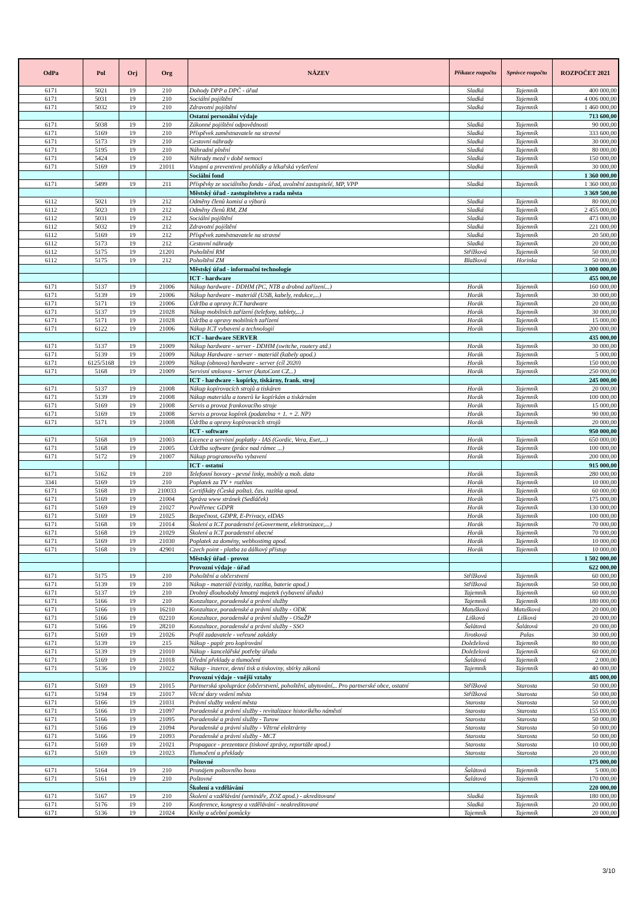| OdPa | Pol | Orj | Org | NÁZEV | Příkazce rozpočtu | Správce rozpočtu | ROZPOČET 2021 |
| --- | --- | --- | --- | --- | --- | --- | --- |
| 6171 | 5021 | 19 | 210 | Dohody DPP a DPČ - úřad | Sladká | Tajemník | 400 000,00 |
| 6171 | 5031 | 19 | 210 | Sociální pojištění | Sladká | Tajemník | 4 006 000,00 |
| 6171 | 5032 | 19 | 210 | Zdravotní pojištění | Sladká | Tajemník | 1 460 000,00 |
| | | | | Ostatní personální výdaje | | | 713 600,00 |
| 6171 | 5038 | 19 | 210 | Zákonné pojištění odpovědnosti | Sladká | Tajemník | 90 000,00 |
| 6171 | 5169 | 19 | 210 | Příspěvek zaměstnavatele na stravné | Sladká | Tajemník | 333 600,00 |
| 6171 | 5173 | 19 | 210 | Cestovní náhrady | Sladká | Tajemník | 30 000,00 |
| 6171 | 5195 | 19 | 210 | Náhradní plnění | Sladká | Tajemník | 80 000,00 |
| 6171 | 5424 | 19 | 210 | Náhrady mezd v době nemoci | Sladká | Tajemník | 150 000,00 |
| 6171 | 5169 | 19 | 21011 | Vstupní a preventivní prohlídky a lékařská vyšetření | Sladká | Tajemník | 30 000,00 |
| | | | | Sociální fond | | | 1 360 000,00 |
| 6171 | 5499 | 19 | 211 | Příspěvky ze sociálního fondu - úřad, uvolnění zastupitelé, MP, VPP | Sladká | Tajemník | 1 360 000,00 |
| | | | | Městský úřad - zastupitelstvo a rada města | | | 3 369 500,00 |
| 6112 | 5021 | 19 | 212 | Odměny členů komisí a výborů | Sladká | Tajemník | 80 000,00 |
| 6112 | 5023 | 19 | 212 | Odměny členů RM, ZM | Sladká | Tajemník | 2 455 000,00 |
| 6112 | 5031 | 19 | 212 | Sociální pojištění | Sladká | Tajemník | 473 000,00 |
| 6112 | 5032 | 19 | 212 | Zdravotní pojištění | Sladká | Tajemník | 221 000,00 |
| 6112 | 5169 | 19 | 212 | Příspěvek zaměstnavatele na stravné | Sladká | Tajemník | 20 500,00 |
| 6112 | 5173 | 19 | 212 | Cestovní náhrady | Sladká | Tajemník | 20 000,00 |
| 6112 | 5175 | 19 | 21201 | Pohoštění RM | Střížková | Tajemník | 50 000,00 |
| 6112 | 5175 | 19 | 212 | Pohoštění ZM | Blažková | Horinka | 50 000,00 |
| | | | | Městský úřad - informační technologie | | | 3 000 000,00 |
| | | | | ICT - hardware | | | 455 000,00 |
| 6171 | 5137 | 19 | 21006 | Nákup hardware - DDHM (PC, NTB a drobná zařízení...) | Horák | Tajemník | 160 000,00 |
| 6171 | 5139 | 19 | 21006 | Nákup hardware - materiál (USB, kabely, redukce,...) | Horák | Tajemník | 30 000,00 |
| 6171 | 5171 | 19 | 21006 | Údržba a opravy ICT hardware | Horák | Tajemník | 20 000,00 |
| 6171 | 5137 | 19 | 21028 | Nákup mobilních zařízení (telefony, tablety,...) | Horák | Tajemník | 30 000,00 |
| 6171 | 5171 | 19 | 21028 | Údržba a opravy mobilních zařízení | Horák | Tajemník | 15 000,00 |
| 6171 | 6122 | 19 | 21006 | Nákup ICT vybavení a technologií | Horák | Tajemník | 200 000,00 |
| | | | | ICT - hardware SERVER | | | 435 000,00 |
| 6171 | 5137 | 19 | 21009 | Nákup hardware - server - DDHM (switche, routery atd.) | Horák | Tajemník | 30 000,00 |
| 6171 | 5139 | 19 | 21009 | Nákup Hardware - server - materiál (kabely apod.) | Horák | Tajemník | 5 000,00 |
| 6171 | 6125/5168 | 19 | 21009 | Nákup (obnova) hardware - server (cíl 2020) | Horák | Tajemník | 150 000,00 |
| 6171 | 5168 | 19 | 21009 | Servisní smlouva - Server (AutoCont CZ...) | Horák | Tajemník | 250 000,00 |
| | | | | ICT - hardware - kopírky, tiskárny, frank. stroj | | | 245 000,00 |
| 6171 | 5137 | 19 | 21008 | Nákup kopírovacích strojů a tiskáren | Horák | Tajemník | 20 000,00 |
| 6171 | 5139 | 19 | 21008 | Nákup materiálu a tonerů ke kopírkám a tiskárnám | Horák | Tajemník | 100 000,00 |
| 6171 | 5169 | 19 | 21008 | Servis a provoz frankovacího stroje | Horák | Tajemník | 15 000,00 |
| 6171 | 5169 | 19 | 21008 | Servis a provoz kopírek (podatelna + 1. + 2. NP) | Horák | Tajemník | 90 000,00 |
| 6171 | 5171 | 19 | 21008 | Údržba a opravy kopírovacích strojů | Horák | Tajemník | 20 000,00 |
| | | | | ICT - software | | | 950 000,00 |
| 6171 | 5168 | 19 | 21003 | Licence a servisní poplatky - IAS (Gordic, Vera, Eset,...) | Horák | Tajemník | 650 000,00 |
| 6171 | 5168 | 19 | 21005 | Údržba software (práce nad rámec ...) | Horák | Tajemník | 100 000,00 |
| 6171 | 5172 | 19 | 21007 | Nákup programového vybavení | Horák | Tajemník | 200 000,00 |
| | | | | ICT - ostatní | | | 915 000,00 |
| 6171 | 5162 | 19 | 210 | Telefonní hovory - pevné linky, mobily a mob. data | Horák | Tajemník | 280 000,00 |
| 3341 | 5169 | 19 | 210 | Poplatek za TV + rozhlas | Horák | Tajemník | 10 000,00 |
| 6171 | 5168 | 19 | 210033 | Certifikáty (Česká pošta), čas. razítka apod. | Horák | Tajemník | 60 000,00 |
| 6171 | 5169 | 19 | 21004 | Správa www stránek (Sedláček) | Horák | Tajemník | 175 000,00 |
| 6171 | 5169 | 19 | 21027 | Pověřenec GDPR | Horák | Tajemník | 130 000,00 |
| 6171 | 5169 | 19 | 21025 | Bezpečnost, GDPR, E-Privacy, eIDAS | Horák | Tajemník | 100 000,00 |
| 6171 | 5168 | 19 | 21014 | Školení a ICT poradenství (eGoverment, elektronizace,...) | Horák | Tajemník | 70 000,00 |
| 6171 | 5168 | 19 | 21029 | Školení a ICT poradenství obecné | Horák | Tajemník | 70 000,00 |
| 6171 | 5169 | 19 | 21030 | Poplatek za domény, webhostimg apod. | Horák | Tajemník | 10 000,00 |
| 6171 | 5168 | 19 | 42901 | Czech point - platba za dálkový přístup | Horák | Tajemník | 10 000,00 |
| | | | | Městský úřad - provoz | | | 1 502 000,00 |
| | | | | Provozní výdaje - úřad | | | 622 000,00 |
| 6171 | 5175 | 19 | 210 | Pohoštění a občerstvení | Střížková | Tajemník | 60 000,00 |
| 6171 | 5139 | 19 | 210 | Nákup - materiál (vizitky, razítka, baterie apod.) | Střížková | Tajemník | 50 000,00 |
| 6171 | 5137 | 19 | 210 | Drobný dlouhodobý hmotný majetek (vybavení úřadu) | Tajemník | Tajemník | 60 000,00 |
| 6171 | 5166 | 19 | 210 | Konzultace, poradenské a právní služby | Tajemník | Tajemník | 180 000,00 |
| 6171 | 5166 | 19 | 16210 | Konzultace, poradenské a právní služby - ODK | Matušková | Matušková | 20 000,00 |
| 6171 | 5166 | 19 | 02210 | Konzultace, poradenské a právní služby - OSaŽP | Lišková | Lišková | 20 000,00 |
| 6171 | 5166 | 19 | 28210 | Konzultace, poradenské a právní služby - SSO | Šalátová | Šalátová | 20 000,00 |
| 6171 | 5169 | 19 | 21026 | Profil zadavatele - veřeuné zakázky | Jirotková | Palas | 30 000,00 |
| 6171 | 5139 | 19 | 215 | Nákup - papír pro kopírování | Doleželová | Tajemník | 80 000,00 |
| 6171 | 5139 | 19 | 21010 | Nákup - kancelářské potřeby úřadu | Doleželová | Tajemník | 60 000,00 |
| 6171 | 5169 | 19 | 21018 | Úřední překlady a tlumočení | Šalátová | Tajemník | 2 000,00 |
| 6171 | 5136 | 19 | 21022 | Nákup - inzerce, denní tisk a tiskoviny, sbírky zákonů | Tajemník | Tajemník | 40 000,00 |
| | | | | Provozní výdaje - vnější vztahy | | | 485 000,00 |
| 6171 | 5169 | 19 | 21015 | Partnerská spolupráce (občerstvení, pohoštění, ubytování,.. Pro partnerské obce, ostatní | Střížková | Starosta | 50 000,00 |
| 6171 | 5194 | 19 | 21017 | Věcné dary vedení města | Střížková | Starosta | 50 000,00 |
| 6171 | 5166 | 19 | 21031 | Právní služby vedení města | Starosta | Starosta | 50 000,00 |
| 6171 | 5166 | 19 | 21097 | Poradenské a právní služby - revitalizace historikého náměstí | Starosta | Starosta | 155 000,00 |
| 6171 | 5166 | 19 | 21095 | Poradenské a právní služby - Turow | Starosta | Starosta | 50 000,00 |
| 6171 | 5166 | 19 | 21094 | Poradenské a právní služby - Větrné elektrárny | Starosta | Starosta | 50 000,00 |
| 6171 | 5166 | 19 | 21093 | Poradenské a právní služby - MCT | Starosta | Starosta | 50 000,00 |
| 6171 | 5169 | 19 | 21021 | Propagace - prezentace (tiskové zprávy, reportáže apod.) | Starosta | Starosta | 10 000,00 |
| 6171 | 5169 | 19 | 21023 | Tlumočení a překlady | Starosta | Starosta | 20 000,00 |
| | | | | Poštovné | | | 175 000,00 |
| 6171 | 5164 | 19 | 210 | Pronájem poštovního boxu | Šalátová | Tajemník | 5 000,00 |
| 6171 | 5161 | 19 | 210 | Poštovné | Šalátová | Tajemník | 170 000,00 |
| | | | | Školení a vzdělávání | | | 220 000,00 |
| 6171 | 5167 | 19 | 210 | Školení a vzdělávání (semináře, ZOZ apod.) - akreditované | Sladká | Tajemník | 180 000,00 |
| 6171 | 5176 | 19 | 210 | Konference, kongresy a vzdělávání - neakreditované | Sladká | Tajemník | 20 000,00 |
| 6171 | 5136 | 19 | 21024 | Knihy a učební pomůcky | Tajemník | Tajemník | 20 000,00 |
3/10